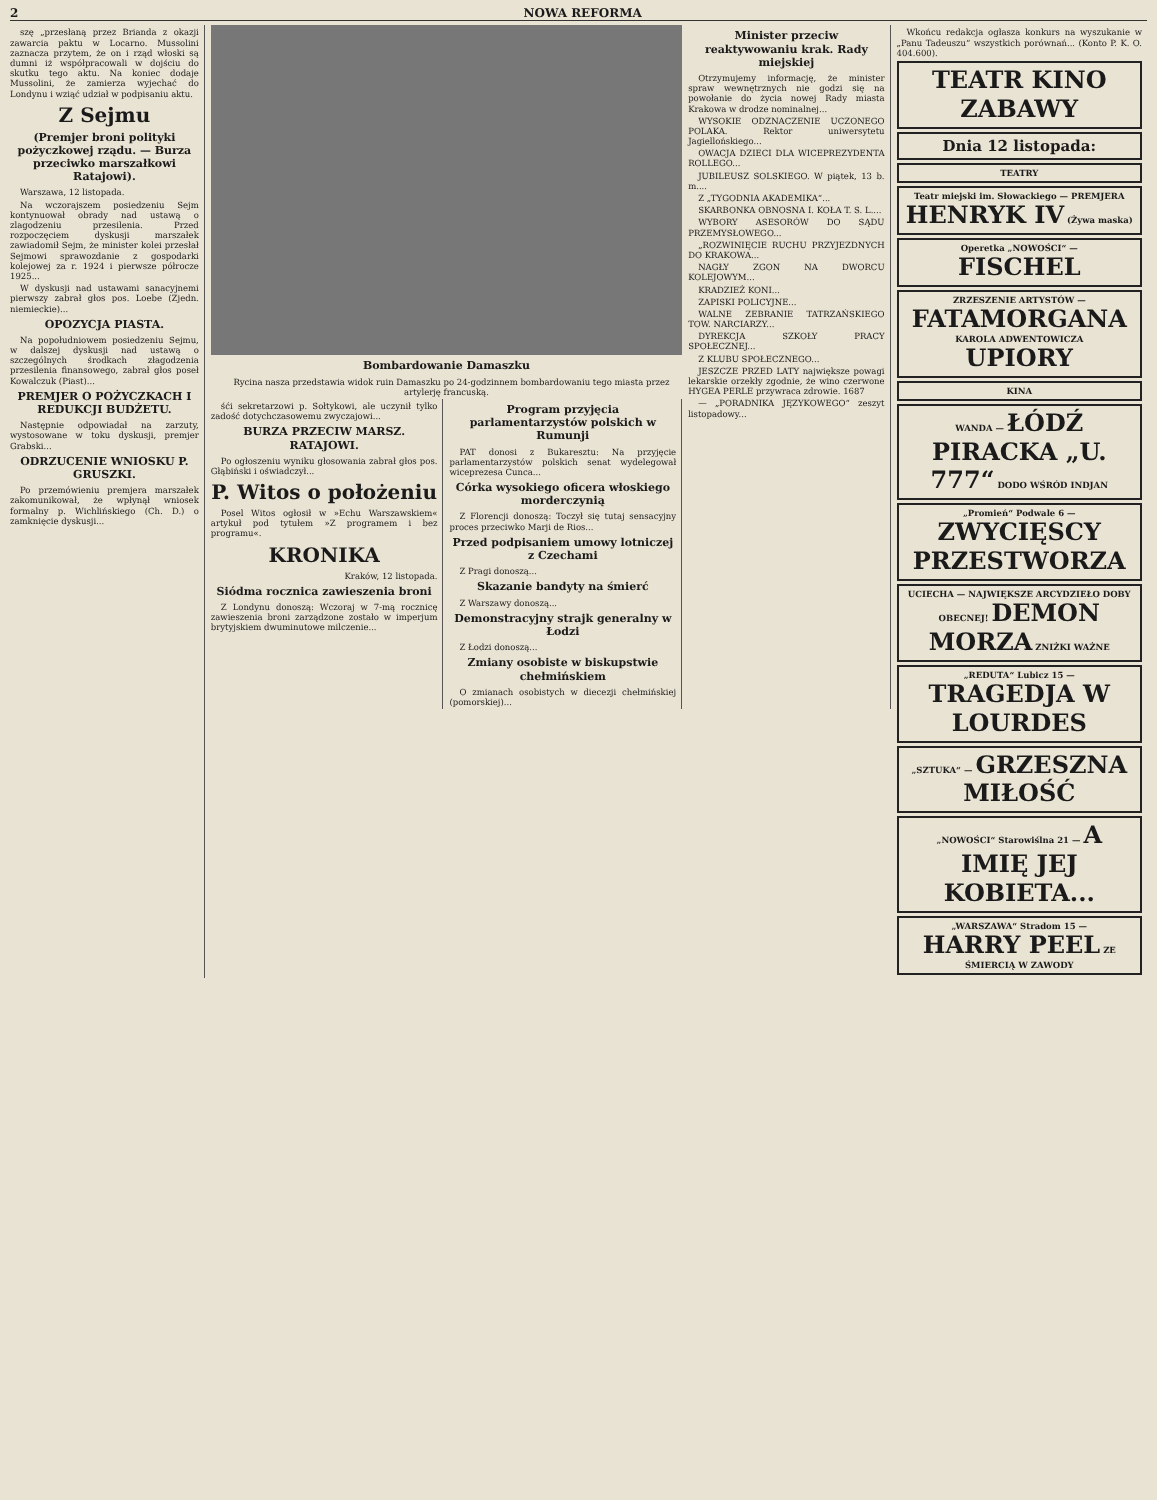2 NOWA REFORMA
szę „przesłaną przez Brianda z okazji zawarcia paktu w Locarno. Mussolini zaznacza przytem, że on i rząd włoski są dumni iż współpracowali w dojściu do skutku tego aktu. Na koniec dodaje Mussolini, że zamierza wyjechać do Londynu i wziąć udział w podpisaniu aktu.
Z Sejmu
(Premjer broni polityki pożyczkowej rządu. — Burza przeciwko marszałkowi Ratajowi).
Warszawa, 12 listopada.
Na wczorajszem posiedzeniu Sejm kontynuował obrady nad ustawą o zlagodzeniu przesilenia. Przed rozpoczęciem dyskusji marszałek zawiadomił Sejm, że minister kolei przesłał Sejmowi sprawozdanie z gospodarki kolejowej za r. 1924 i pierwsze półrocze 1925...
W dyskusji nad ustawami sanacyjnemi pierwszy zabrał głos pos. Loebe (Zjedn. niemieckie)...
OPOZYCJA PIASTA.
Na popołudniowem posiedzeniu Sejmu, w dalszej dyskusji nad ustawą o szczególnych środkach złagodzenia przesilenia finansowego, zabrał głos poseł Kowalczuk (Piast)...
PREMJER O POŻYCZKACH I REDUKCJI BUDŻETU.
Następnie odpowiadał na zarzuty, wystosowane w toku dyskusji, premjer Grabski...
ODRZUCENIE WNIOSKU P. GRUSZKI.
Po przemówieniu premjera marszałek zakomunikował, że wpłynął wniosek formalny p. Wichlińskiego (Ch. D.) o zamknięcie dyskusji...
Bombardowanie Damaszku
Rycina nasza przedstawia widok ruin Damaszku po 24-godzinnem bombardowaniu tego miasta przez artylerję francuską.
śći sekretarzowi p. Sołtykowi, ale uczynił tylko zadość dotychczasowemu zwyczajowi...
BURZA PRZECIW MARSZ. RATAJOWI.
Po ogłoszeniu wyniku głosowania zabrał głos pos. Głąbiński i oświadczył...
P. Witos o położeniu
Posel Witos ogłosił w »Echu Warszawskiem« artykuł pod tytułem »Z programem i bez programu«.
KRONIKA
Kraków, 12 listopada.
Siódma rocznica zawieszenia broni
Z Londynu donoszą: Wczoraj w 7-mą rocznicę zawieszenia broni zarządzone zostało w imperjum brytyjskiem dwuminutowe milczenie...
Program przyjęcia parlamentarzystów polskich w Rumunji
PAT donosi z Bukaresztu: Na przyjęcie parlamentarzystów polskich senat wydelegował wiceprezesa Cunca...
Córka wysokiego oficera włoskiego morderczynią
Z Florencji donoszą: Toczył się tutaj sensacyjny proces przeciwko Marji de Rios...
Przed podpisaniem umowy lotniczej z Czechami
Z Pragi donoszą...
Skazanie bandyty na śmierć
Z Warszawy donoszą...
Demonstracyjny strajk generalny w Łodzi
Z Łodzi donoszą...
Zmiany osobiste w biskupstwie chełmińskiem
O zmianach osobistych w diecezji chełmińskiej (pomorskiej)...
Minister przeciw reaktywowaniu krak. Rady miejskiej
Otrzymujemy informację, że minister spraw wewnętrznych nie godzi się na powołanie do życia nowej Rady miasta Krakowa w drodze nominalnej...
WYSOKIE ODZNACZENIE UCZONEGO POLAKA. Rektor uniwersytetu Jagiellońskiego...
OWACJA DZIECI DLA WICEPREZYDENTA ROLLEGO...
JUBILEUSZ SOLSKIEGO. W piątek, 13 b. m....
Z „TYGODNIA AKADEMIKA“...
SKARBONKA OBNOSNA I. KOŁA T. S. L....
WYBORY ASESORÓW DO SĄDU PRZEMYSŁOWEGO...
„ROZWINIĘCIE RUCHU PRZYJEZDNYCH DO KRAKOWA...
NAGŁY ZGON NA DWORCU KOLEJOWYM...
KRADZIEŻ KONI...
ZAPISKI POLICYJNE...
WALNE ZEBRANIE TATRZAŃSKIEGO TOW. NARCIARZY...
DYREKCJA SZKOŁY PRACY SPOŁECZNEJ...
Z KLUBU SPOŁECZNEGO...
JESZCZE PRZED LATY największe powagi lekarskie orzekły zgodnie, że wino czerwone HYGEA PERLE przywraca zdrowie. 1687
— „PORADNIKA JĘZYKOWEGO“ zeszyt listopadowy...
Wkońcu redakcja ogłasza konkurs na wyszukanie w „Panu Tadeuszu“ wszystkich porównań... (Konto P. K. O. 404.600).
TEATR KINO ZABAWY
Dnia 12 listopada:
TEATRY
Teatr miejski im. Słowackiego — PREMJERA HENRYK IV (Żywa maska)
Operetka „NOWOŚCI“ — FISCHEL
ZRZESZENIE ARTYSTÓW — FATAMORGANA KAROLA ADWENTOWICZA UPIORY
KINA
WANDA — ŁÓDŹ PIRACKA „U. 777“ DODO WŚRÓD INDJAN
„Promień“ Podwale 6 — ZWYCIĘSCY PRZESTWORZA
UCIECHA — NAJWIĘKSZE ARCYDZIEŁO DOBY OBECNEJ! DEMON MORZA ZNIŻKI WAŻNE
„REDUTA“ Lubicz 15 — TRAGEDJA W LOURDES
„SZTUKA“ — GRZESZNA MIŁOŚĆ
„NOWOŚCI“ Starowiślna 21 — A IMIĘ JEJ KOBIETA...
„WARSZAWA“ Stradom 15 — HARRY PEEL ZE ŚMIERCIĄ W ZAWODY